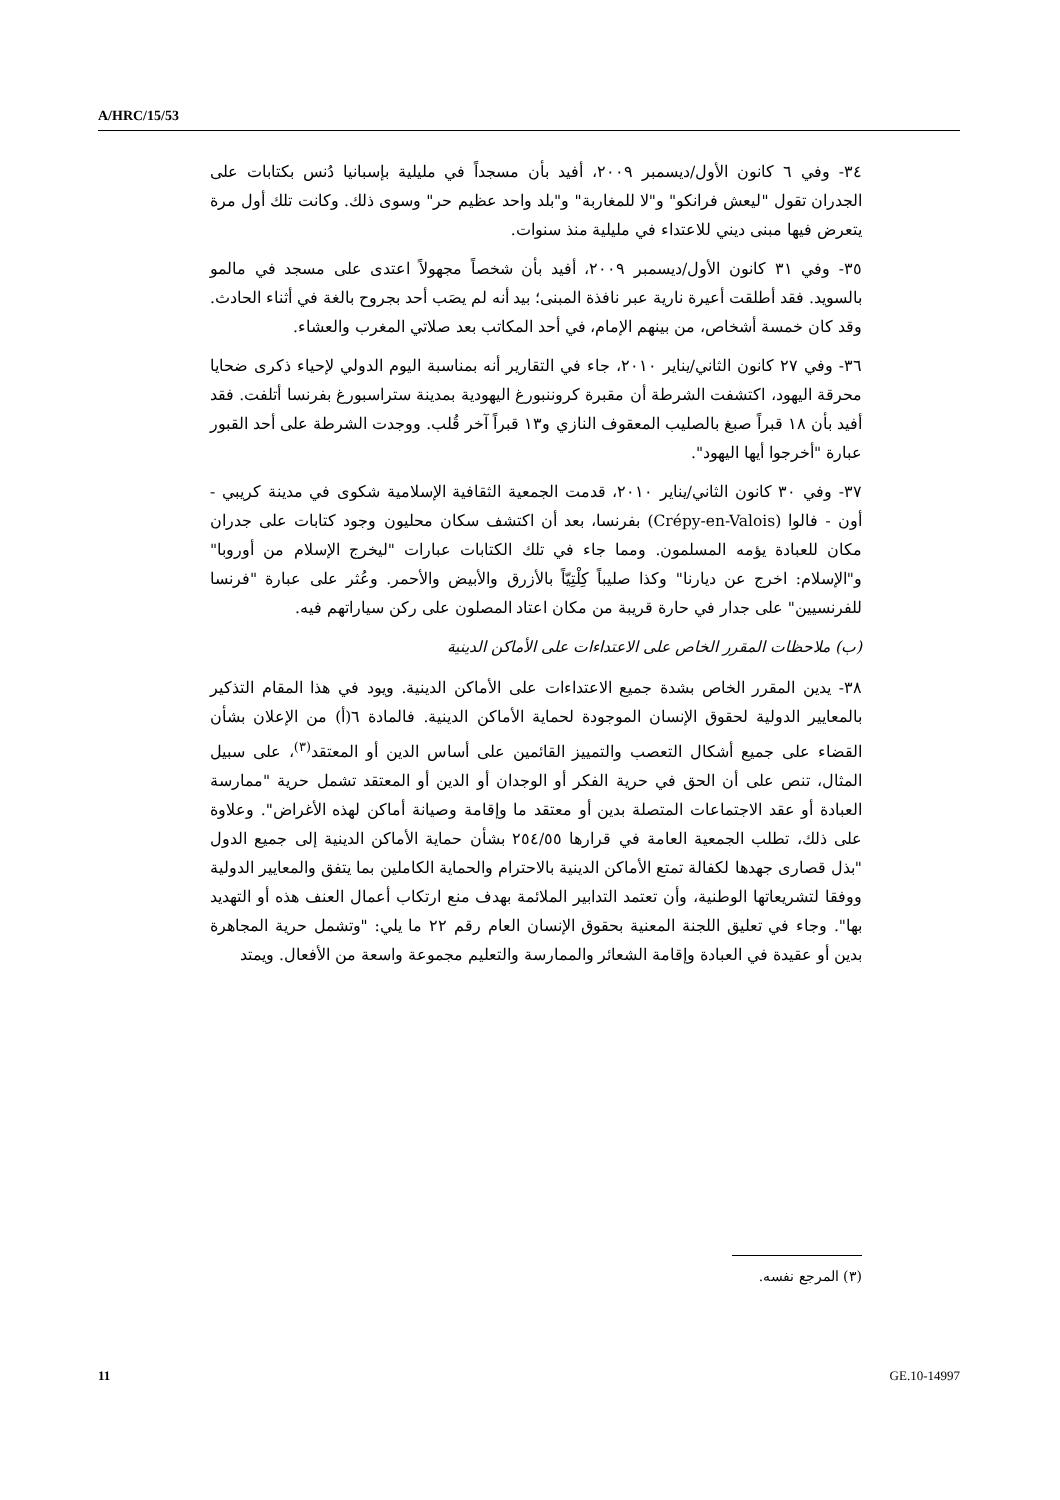A/HRC/15/53
٣٤- وفي ٦ كانون الأول/ديسمبر ٢٠٠٩، أفيد بأن مسجداً في مليلية بإسبانيا دُنس بكتابات على الجدران تقول "ليعش فرانكو" و"لا للمغاربة" و"بلد واحد عظيم حر" وسوى ذلك. وكانت تلك أول مرة يتعرض فيها مبنى ديني للاعتداء في مليلية منذ سنوات.
٣٥- وفي ٣١ كانون الأول/ديسمبر ٢٠٠٩، أفيد بأن شخصاً مجهولاً اعتدى على مسجد في مالمو بالسويد. فقد أطلقت أعيرة نارية عبر نافذة المبنى؛ بيد أنه لم يصَب أحد بجروح بالغة في أثناء الحادث. وقد كان خمسة أشخاص، من بينهم الإمام، في أحد المكاتب بعد صلاتي المغرب والعشاء.
٣٦- وفي ٢٧ كانون الثاني/يناير ٢٠١٠، جاء في التقارير أنه بمناسبة اليوم الدولي لإحياء ذكرى ضحايا محرقة اليهود، اكتشفت الشرطة أن مقبرة كروننبورغ اليهودية بمدينة ستراسبورغ بفرنسا أتلفت. فقد أفيد بأن ١٨ قبراً صبغ بالصليب المعقوف النازي و١٣ قبراً آخر قُلب. ووجدت الشرطة على أحد القبور عبارة "أخرجوا أيها اليهود".
٣٧- وفي ٣٠ كانون الثاني/يناير ٢٠١٠، قدمت الجمعية الثقافية الإسلامية شكوى في مدينة كريبي - أون - فالوا (Crépy-en-Valois) بفرنسا، بعد أن اكتشف سكان محليون وجود كتابات على جدران مكان للعبادة يؤمه المسلمون. ومما جاء في تلك الكتابات عبارات "ليخرج الإسلام من أوروبا" و"الإسلام: اخرج عن ديارنا" وكذا صليباً كِلْتِيّاً بالأزرق والأبيض والأحمر. وعُثر على عبارة "فرنسا للفرنسيين" على جدار في حارة قريبة من مكان اعتاد المصلون على ركن سياراتهم فيه.
(ب) ملاحظات المقرر الخاص على الاعتداءات على الأماكن الدينية
٣٨- يدين المقرر الخاص بشدة جميع الاعتداءات على الأماكن الدينية. ويود في هذا المقام التذكير بالمعايير الدولية لحقوق الإنسان الموجودة لحماية الأماكن الدينية. فالمادة ٦(أ) من الإعلان بشأن القضاء على جميع أشكال التعصب والتمييز القائمين على أساس الدين أو المعتقد<sup>(٣)</sup>، على سبيل المثال، تنص على أن الحق في حرية الفكر أو الوجدان أو الدين أو المعتقد تشمل حرية "ممارسة العبادة أو عقد الاجتماعات المتصلة بدين أو معتقد ما وإقامة وصيانة أماكن لهذه الأغراض". وعلاوة على ذلك، تطلب الجمعية العامة في قرارها ٢٥٤/٥٥ بشأن حماية الأماكن الدينية إلى جميع الدول "بذل قصارى جهدها لكفالة تمتع الأماكن الدينية بالاحترام والحماية الكاملين بما يتفق والمعايير الدولية ووفقا لتشريعاتها الوطنية، وأن تعتمد التدابير الملائمة بهدف منع ارتكاب أعمال العنف هذه أو التهديد بها". وجاء في تعليق اللجنة المعنية بحقوق الإنسان العام رقم ٢٢ ما يلي: "وتشمل حرية المجاهرة بدين أو عقيدة في العبادة وإقامة الشعائر والممارسة والتعليم مجموعة واسعة من الأفعال. ويمتد
(٣) المرجع نفسه.
11 GE.10-14997